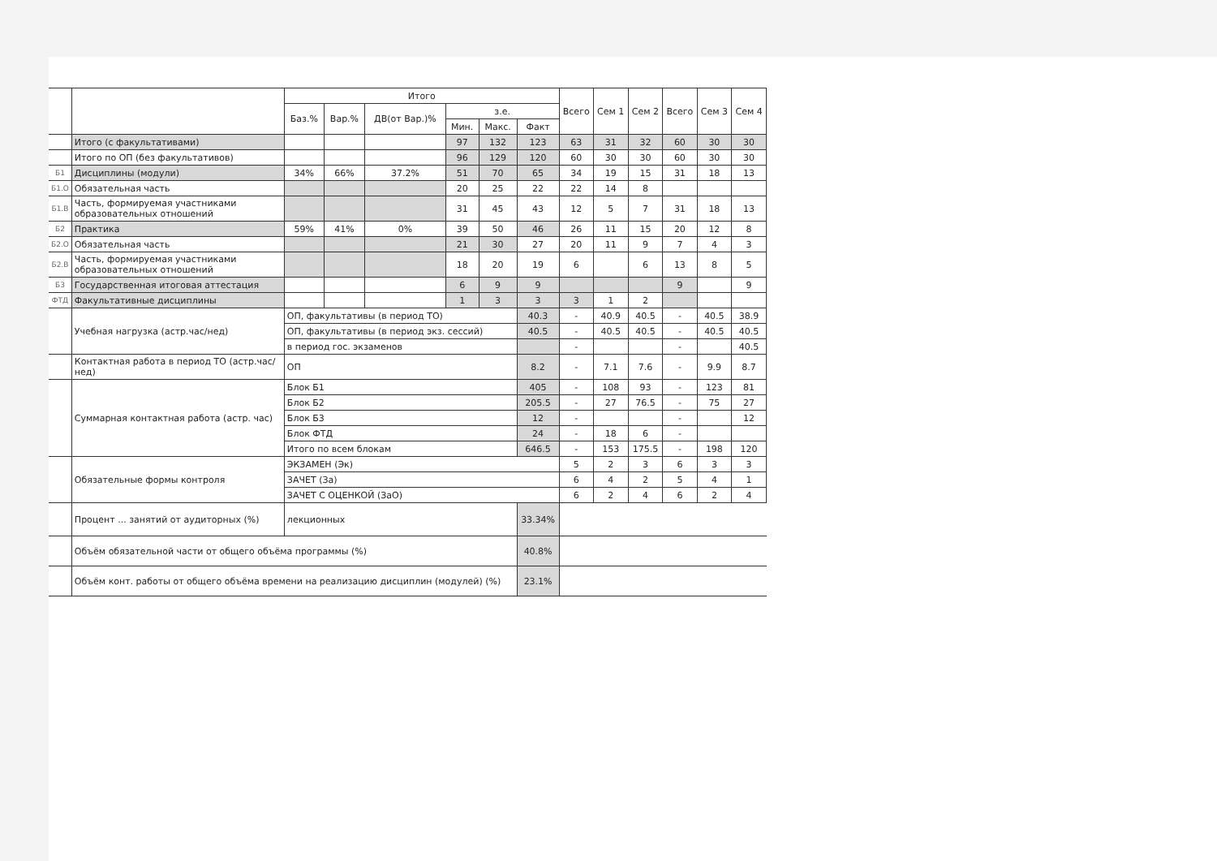| | | Итого | | | | | | Всего | Сем 1 | Сем 2 | Всего | Сем 3 | Сем 4 |
| --- | --- | --- | --- | --- | --- | --- | --- | --- | --- | --- | --- | --- | --- |
| | | Баз.% | Вар.% | ДВ(от Вар.)% | з.е. | | | | | | | | |
| | | | | | Мин. | Макс. | Факт | | | | | | |
| | Итого (с факультативами) | | | | 97 | 132 | 123 | 63 | 31 | 32 | 60 | 30 | 30 |
| | Итого по ОП (без факультативов) | | | | 96 | 129 | 120 | 60 | 30 | 30 | 60 | 30 | 30 |
| Б1 | Дисциплины (модули) | 34% | 66% | 37.2% | 51 | 70 | 65 | 34 | 19 | 15 | 31 | 18 | 13 |
| Б1.О | Обязательная часть | | | | 20 | 25 | 22 | 22 | 14 | 8 | | | |
| Б1.В | Часть, формируемая участниками образовательных отношений | | | | 31 | 45 | 43 | 12 | 5 | 7 | 31 | 18 | 13 |
| Б2 | Практика | 59% | 41% | 0% | 39 | 50 | 46 | 26 | 11 | 15 | 20 | 12 | 8 |
| Б2.О | Обязательная часть | | | | 21 | 30 | 27 | 20 | 11 | 9 | 7 | 4 | 3 |
| Б2.В | Часть, формируемая участниками образовательных отношений | | | | 18 | 20 | 19 | 6 | | 6 | 13 | 8 | 5 |
| Б3 | Государственная итоговая аттестация | | | | 6 | 9 | 9 | | | | 9 | | 9 |
| ФТД | Факультативные дисциплины | | | | 1 | 3 | 3 | 3 | 1 | 2 | | | |
| | Учебная нагрузка (астр.час/нед) | ОП, факультативы (в период ТО) | | | | | 40.3 | - | 40.9 | 40.5 | - | 40.5 | 38.9 |
| | | ОП, факультативы (в период экз. сессий) | | | | | 40.5 | - | 40.5 | 40.5 | - | 40.5 | 40.5 |
| | | в период гос. экзаменов | | | | | | - | | | - | | 40.5 |
| | Контактная работа в период ТО (астр.час/нед) | ОП | | | | | 8.2 | - | 7.1 | 7.6 | - | 9.9 | 8.7 |
| | Суммарная контактная работа (астр. час) | Блок Б1 | | | | | 405 | - | 108 | 93 | - | 123 | 81 |
| | | Блок Б2 | | | | | 205.5 | - | 27 | 76.5 | - | 75 | 27 |
| | | Блок Б3 | | | | | 12 | - | | | - | | 12 |
| | | Блок ФТД | | | | | 24 | - | 18 | 6 | - | | |
| | | Итого по всем блокам | | | | | 646.5 | - | 153 | 175.5 | - | 198 | 120 |
| | Обязательные формы контроля | ЭКЗАМЕН (Эк) | | | | | | 5 | 2 | 3 | 6 | 3 | 3 |
| | | ЗАЧЕТ (За) | | | | | | 6 | 4 | 2 | 5 | 4 | 1 |
| | | ЗАЧЕТ С ОЦЕНКОЙ (ЗаО) | | | | | | 6 | 2 | 4 | 6 | 2 | 4 |
| | Процент ... занятий от аудиторных (%) | лекционных | | | | | 33.34% | | | | | | |
| | Объём обязательной части от общего объёма программы (%) | | | | | | 40.8% | | | | | | |
| | Объём конт. работы от общего объёма времени на реализацию дисциплин (модулей) (%) | | | | | | 23.1% | | | | | | |
.